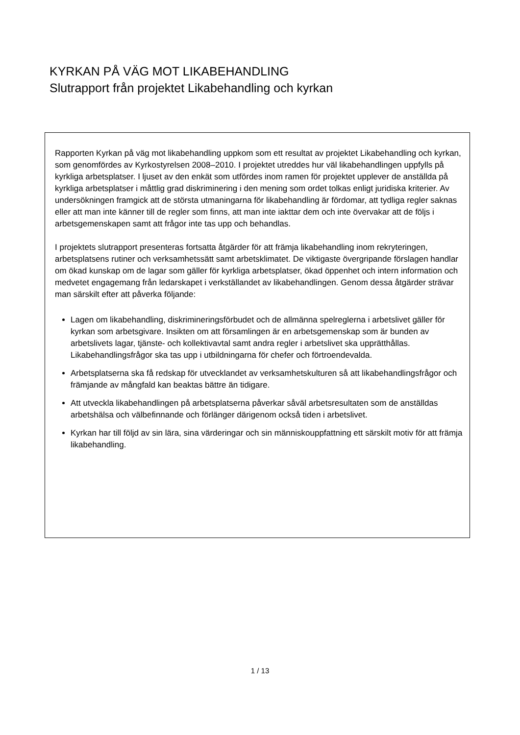KYRKAN PÅ VÄG MOT LIKABEHANDLING
Slutrapport från projektet Likabehandling och kyrkan
Rapporten Kyrkan på väg mot likabehandling uppkom som ett resultat av projektet Likabehandling och kyrkan, som genomfördes av Kyrkostyrelsen 2008–2010. I projektet utreddes hur väl likabehandlingen uppfylls på kyrkliga arbetsplatser. I ljuset av den enkät som utfördes inom ramen för projektet upplever de anställda på kyrkliga arbetsplatser i måttlig grad diskriminering i den mening som ordet tolkas enligt juridiska kriterier. Av undersökningen framgick att de största utmaningarna för likabehandling är fördomar, att tydliga regler saknas eller att man inte känner till de regler som finns, att man inte iakttar dem och inte övervakar att de följs i arbetsgemenskapen samt att frågor inte tas upp och behandlas.
I projektets slutrapport presenteras fortsatta åtgärder för att främja likabehandling inom rekryteringen, arbetsplatsens rutiner och verksamhetssätt samt arbetsklimatet. De viktigaste övergripande förslagen handlar om ökad kunskap om de lagar som gäller för kyrkliga arbetsplatser, ökad öppenhet och intern information och medvetet engagemang från ledarskapet i verkställandet av likabehandlingen. Genom dessa åtgärder strävar man särskilt efter att påverka följande:
Lagen om likabehandling, diskrimineringsförbudet och de allmänna spelreglerna i arbetslivet gäller för kyrkan som arbetsgivare. Insikten om att församlingen är en arbetsgemenskap som är bunden av arbetslivets lagar, tjänste- och kollektivavtal samt andra regler i arbetslivet ska upprätthållas. Likabehandlingsfrågor ska tas upp i utbildningarna för chefer och förtroendevalda.
Arbetsplatserna ska få redskap för utvecklandet av verksamhetskulturen så att likabehandlingsfrågor och främjande av mångfald kan beaktas bättre än tidigare.
Att utveckla likabehandlingen på arbetsplatserna påverkar såväl arbetsresultaten som de anställdas arbetshälsa och välbefinnande och förlänger därigenom också tiden i arbetslivet.
Kyrkan har till följd av sin lära, sina värderingar och sin människouppfattning ett särskilt motiv för att främja likabehandling.
1 / 13